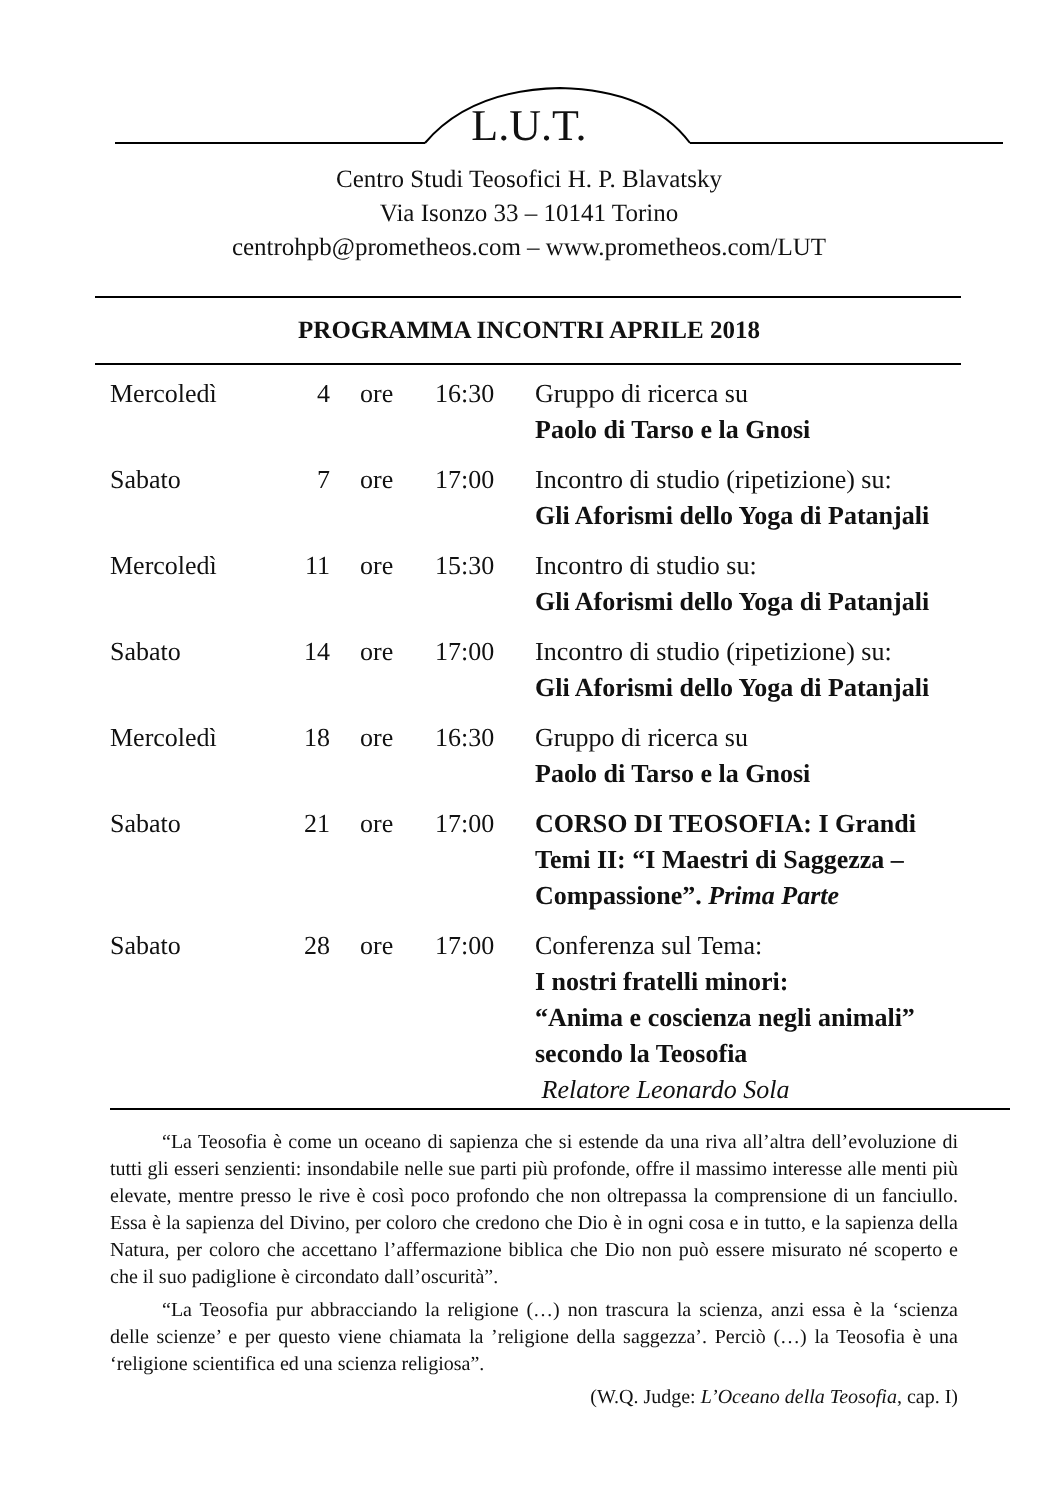L.U.T.
Centro Studi Teosofici H. P. Blavatsky
Via Isonzo 33 – 10141 Torino
centrohpb@prometheos.com – www.prometheos.com/LUT
PROGRAMMA INCONTRI APRILE 2018
| Mercoledì | 4 | ore | 16:30 | Gruppo di ricerca su Paolo di Tarso e la Gnosi |
| Sabato | 7 | ore | 17:00 | Incontro di studio (ripetizione) su: Gli Aforismi dello Yoga di Patanjali |
| Mercoledì | 11 | ore | 15:30 | Incontro di studio su: Gli Aforismi dello Yoga di Patanjali |
| Sabato | 14 | ore | 17:00 | Incontro di studio (ripetizione) su: Gli Aforismi dello Yoga di Patanjali |
| Mercoledì | 18 | ore | 16:30 | Gruppo di ricerca su Paolo di Tarso e la Gnosi |
| Sabato | 21 | ore | 17:00 | CORSO DI TEOSOFIA: I Grandi Temi II: “I Maestri di Saggezza – Compassione”. Prima Parte |
| Sabato | 28 | ore | 17:00 | Conferenza sul Tema: I nostri fratelli minori: “Anima e coscienza negli animali” secondo la Teosofia Relatore Leonardo Sola |
“La Teosofia è come un oceano di sapienza che si estende da una riva all’altra dell’evoluzione di tutti gli esseri senzienti: insondabile nelle sue parti più profonde, offre il massimo interesse alle menti più elevate, mentre presso le rive è così poco profondo che non oltrepassa la comprensione di un fanciullo. Essa è la sapienza del Divino, per coloro che credono che Dio è in ogni cosa e in tutto, e la sapienza della Natura, per coloro che accettano l’affermazione biblica che Dio non può essere misurato né scoperto e che il suo padiglione è circondato dall’oscurità”.
“La Teosofia pur abbracciando la religione (…) non trascura la scienza, anzi essa è la ‘scienza delle scienze’ e per questo viene chiamata la ’religione della saggezza’. Perciò (…) la Teosofia è una ‘religione scientifica ed una scienza religiosa”.
(W.Q. Judge: L’Oceano della Teosofia, cap. I)